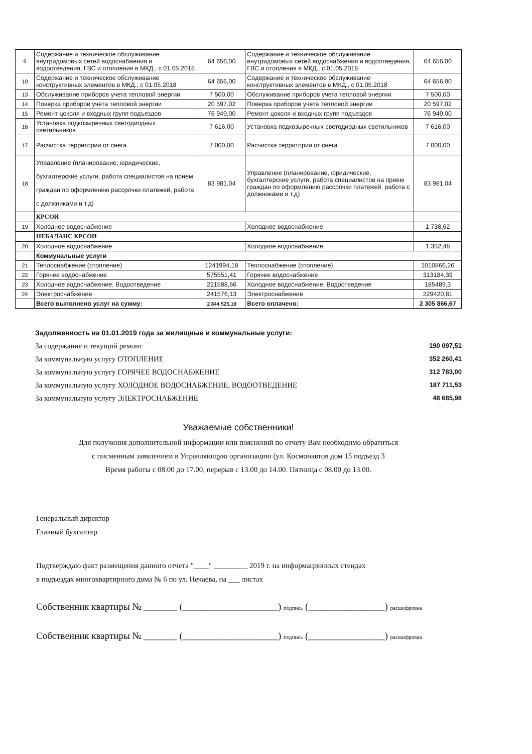| 9 | Содержание и техническое обслуживание внутридомовых сетей водоснабжения и водоотведения, ГВС и отопления в МКД., с 01.05.2018 | 64 656,00 | Содержание и техническое обслуживание внутридомовых сетей водоснабжения и водоотведения, ГВС и отопления в МКД., с 01.05.2018 | 64 656,00 |
| 10 | Содержание и техническое обслуживание конструктивных элементов в МКД., с 01.05.2018 | 64 656,00 | Содержание и техническое обслуживание конструктивных элементов в МКД., с 01.05.2018 | 64 656,00 |
| 13 | Обслуживание приборов учета тепловой энергии | 7 500,00 | Обслуживание приборов учета тепловой энергии | 7 500,00 |
| 14 | Поверка приборов учета тепловой энергии | 20 597,02 | Поверка приборов учета тепловой энергии | 20 597,02 |
| 15 | Ремонт цоколя и входных групп подъездов | 76 949,00 | Ремонт цоколя и входных групп подъездов | 76 949,00 |
| 16 | Установка подкозыречных светодиодных светильников | 7 616,00 | Установка подкозыречных светодиодных светильников | 7 616,00 |
| 17 | Расчистка территории от снега | 7 000,00 | Расчистка территории от снега | 7 000,00 |
| 18 | Управление (планирование, юридические, бухгалтерские услуги, работа специалистов на прием граждан по оформлению рассрочки платежей, работа с должниками и т.д) | 83 981,04 | Управление (планирование, юридические, бухгалтерские услуги, работа специалистов на прием граждан по оформлению рассрочки платежей, работа с должниками и т.д) | 83 981,04 |
| | КРСОИ | | | |
| 19 | Холодное водоснабжение | | Холодное водоснабжение | 1 738,62 |
| | НЕБАЛАНС КРСОИ | | | |
| 20 | Холодное водоснабжение | | Холодное водоснабжение | 1 352,48 |
| | Коммунальные услуги | | | |
| 21 | Теплоснабжение (отопление) | 1241994,18 | Теплоснабжение (отопление) | 1010866,26 |
| 22 | Горячее водоснабжение | 575551,41 | Горячее водоснабжение | 313184,39 |
| 23 | Холодное водоснабжение, Водоотведение | 221588,66 | Холодное водоснабжение, Водоотведение | 185489,3 |
| 24 | Электроснабжение | 241576,13 | Электроснабжение | 229420,81 |
| | Всего выполнено услуг на сумму: | 2 844 525,19 | Всего оплачено: | 2 305 866,67 |
Задолженность на 01.01.2019 года за жилищные и коммунальные услуги:
За содержание и текущий ремонт 190 097,51
За коммунальную услугу ОТОПЛЕНИЕ 352 260,41
За коммунальную услугу ГОРЯЧЕЕ ВОДОСНАБЖЕНИЕ 312 783,00
За коммунальную услугу ХОЛОДНОЕ ВОДОСНАБЖЕНИЕ, ВОДООТВЕДЕНИЕ 187 711,53
За коммунальную услугу ЭЛЕКТРОСНАБЖЕНИЕ 48 685,98
Уважаемые собственники!
Для получения дополнительной информации или пояснений по отчету Вам необходимо обратиться
с писменным заявлением в Управляющую организацию (ул. Космонавтов дом 15 подъезд 3
Время работы с 08.00 до 17.00, перерыв с 13.00 до 14.00. Пятница с 08.00 до 13.00.
Генеральный директор
Главный бухгалтер
Подтверждаю факт размещения данного отчета "____" _________ 2019 г. на информационных стендах
в подъездах многоквартирного дома № 6 по ул. Нечаева, на ___ листах
Собственник квартиры № _______ (____________________) подпись (________________) расшифровка
Собственник квартиры № _______ (____________________) подпись (________________) расшифровка